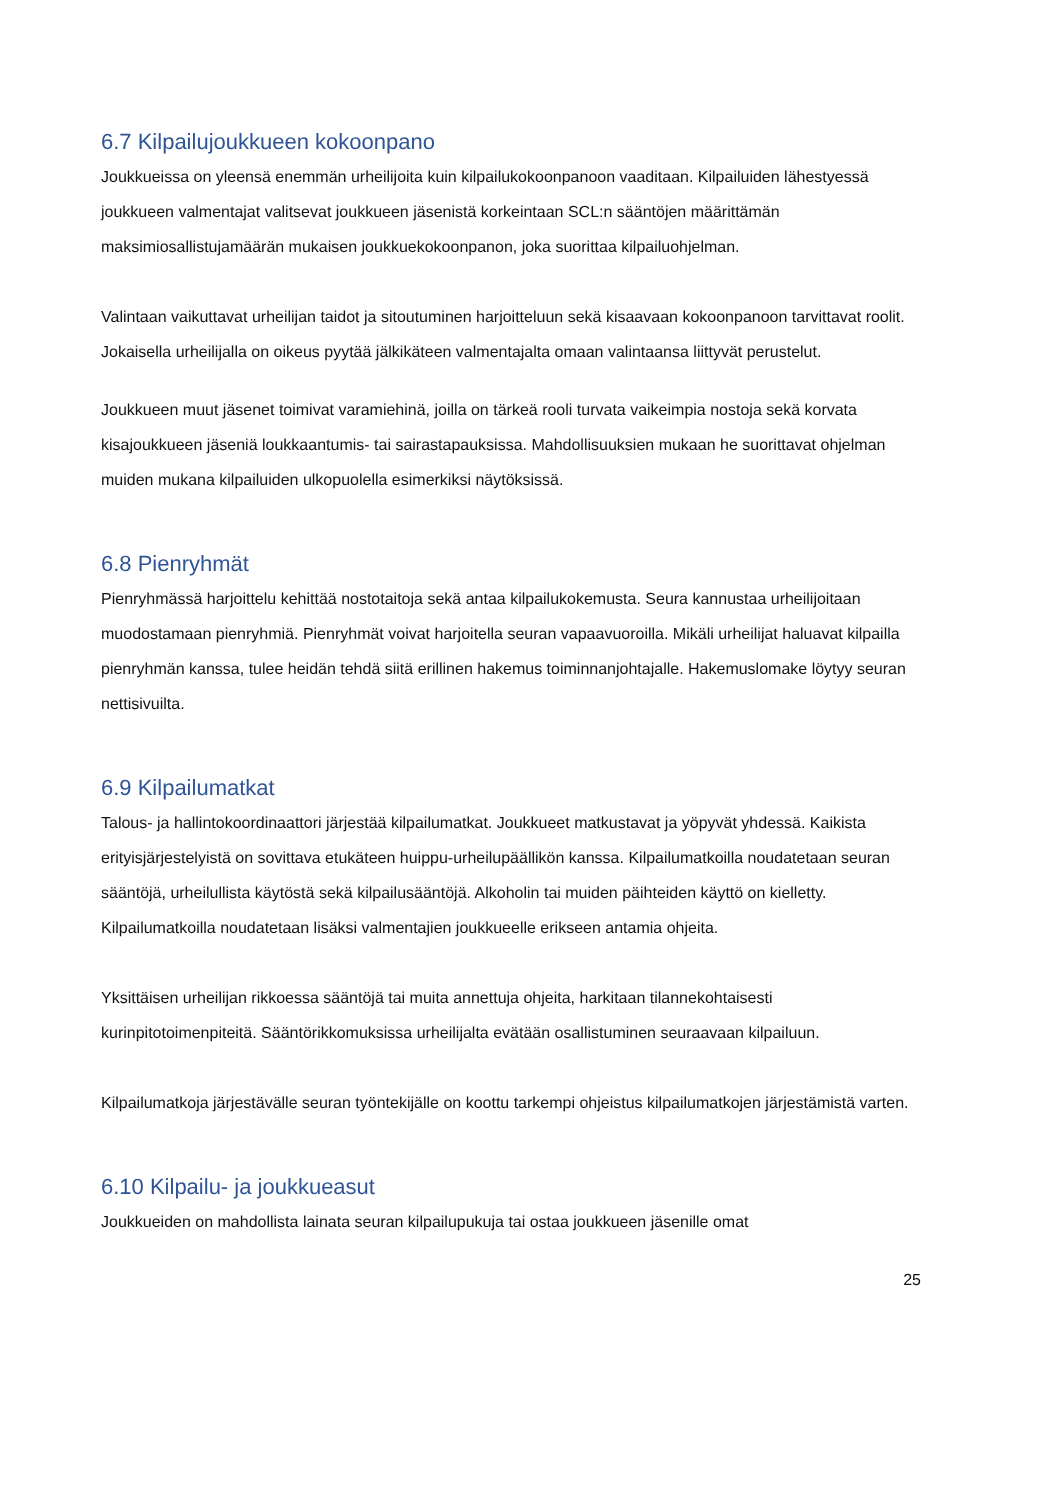6.7 Kilpailujoukkueen kokoonpano
Joukkueissa on yleensä enemmän urheilijoita kuin kilpailukokoonpanoon vaaditaan. Kilpailuiden lähestyessä joukkueen valmentajat valitsevat joukkueen jäsenistä korkeintaan SCL:n sääntöjen määrittämän maksimiosallistujamäärän mukaisen joukkuekokoonpanon, joka suorittaa kilpailuohjelman.
Valintaan vaikuttavat urheilijan taidot ja sitoutuminen harjoitteluun sekä kisaavaan kokoonpanoon tarvittavat roolit. Jokaisella urheilijalla on oikeus pyytää jälkikäteen valmentajalta omaan valintaansa liittyvät perustelut.
Joukkueen muut jäsenet toimivat varamiehinä, joilla on tärkeä rooli turvata vaikeimpia nostoja sekä korvata kisajoukkueen jäseniä loukkaantumis- tai sairastapauksissa. Mahdollisuuksien mukaan he suorittavat ohjelman muiden mukana kilpailuiden ulkopuolella esimerkiksi näytöksissä.
6.8 Pienryhmät
Pienryhmässä harjoittelu kehittää nostotaitoja sekä antaa kilpailukokemusta. Seura kannustaa urheilijoitaan muodostamaan pienryhmiä. Pienryhmät voivat harjoitella seuran vapaavuoroilla. Mikäli urheilijat haluavat kilpailla pienryhmän kanssa, tulee heidän tehdä siitä erillinen hakemus toiminnanjohtajalle. Hakemuslomake löytyy seuran nettisivuilta.
6.9 Kilpailumatkat
Talous- ja hallintokoordinaattori järjestää kilpailumatkat. Joukkueet matkustavat ja yöpyvät yhdessä. Kaikista erityisjärjestelyistä on sovittava etukäteen huippu-urheilupäällikön kanssa. Kilpailumatkoilla noudatetaan seuran sääntöjä, urheilullista käytöstä sekä kilpailusääntöjä. Alkoholin tai muiden päihteiden käyttö on kielletty. Kilpailumatkoilla noudatetaan lisäksi valmentajien joukkueelle erikseen antamia ohjeita.
Yksittäisen urheilijan rikkoessa sääntöjä tai muita annettuja ohjeita, harkitaan tilannekohtaisesti kurinpitotoimenpiteitä. Sääntörikkomuksissa urheilijalta evätään osallistuminen seuraavaan kilpailuun.
Kilpailumatkoja järjestävälle seuran työntekijälle on koottu tarkempi ohjeistus kilpailumatkojen järjestämistä varten.
6.10 Kilpailu- ja joukkueasut
Joukkueiden on mahdollista lainata seuran kilpailupukuja tai ostaa joukkueen jäsenille omat
25